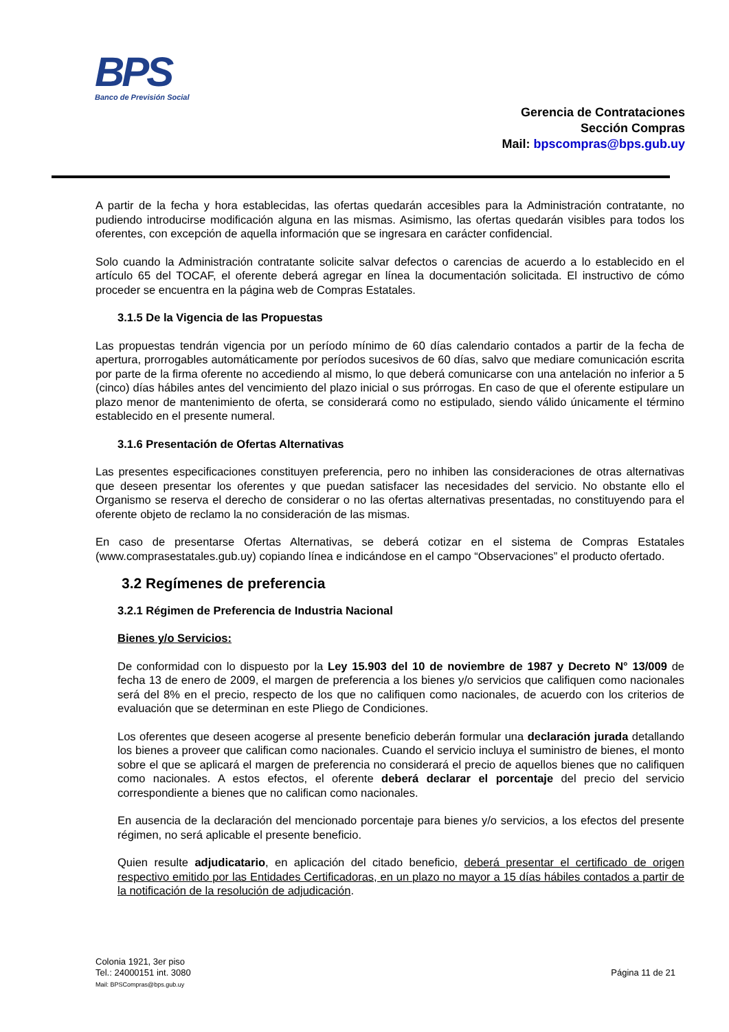BPS
Banco de Previsión Social
Gerencia de Contrataciones
Sección Compras
Mail: bpscompras@bps.gub.uy
A partir de la fecha y hora establecidas, las ofertas quedarán accesibles para la Administración contratante, no pudiendo introducirse modificación alguna en las mismas. Asimismo, las ofertas quedarán visibles para todos los oferentes, con excepción de aquella información que se ingresara en carácter confidencial.
Solo cuando la Administración contratante solicite salvar defectos o carencias de acuerdo a lo establecido en el artículo 65 del TOCAF, el oferente deberá agregar en línea la documentación solicitada. El instructivo de cómo proceder se encuentra en la página web de Compras Estatales.
3.1.5 De la Vigencia de las Propuestas
Las propuestas tendrán vigencia por un período mínimo de 60 días calendario contados a partir de la fecha de apertura, prorrogables automáticamente por períodos sucesivos de 60 días, salvo que mediare comunicación escrita por parte de la firma oferente no accediendo al mismo, lo que deberá comunicarse con una antelación no inferior a 5 (cinco) días hábiles antes del vencimiento del plazo inicial o sus prórrogas. En caso de que el oferente estipulare un plazo menor de mantenimiento de oferta, se considerará como no estipulado, siendo válido únicamente el término establecido en el presente numeral.
3.1.6 Presentación de Ofertas Alternativas
Las presentes especificaciones constituyen preferencia, pero no inhiben las consideraciones de otras alternativas que deseen presentar los oferentes y que puedan satisfacer las necesidades del servicio. No obstante ello el Organismo se reserva el derecho de considerar o no las ofertas alternativas presentadas, no constituyendo para el oferente objeto de reclamo la no consideración de las mismas.
En caso de presentarse Ofertas Alternativas, se deberá cotizar en el sistema de Compras Estatales (www.comprasestatales.gub.uy) copiando línea e indicándose en el campo “Observaciones” el producto ofertado.
3.2 Regímenes de preferencia
3.2.1 Régimen de Preferencia de Industria Nacional
Bienes y/o Servicios:
De conformidad con lo dispuesto por la Ley 15.903 del 10 de noviembre de 1987 y Decreto N° 13/009 de fecha 13 de enero de 2009, el margen de preferencia a los bienes y/o servicios que califiquen como nacionales será del 8% en el precio, respecto de los que no califiquen como nacionales, de acuerdo con los criterios de evaluación que se determinan en este Pliego de Condiciones.
Los oferentes que deseen acogerse al presente beneficio deberán formular una declaración jurada detallando los bienes a proveer que califican como nacionales. Cuando el servicio incluya el suministro de bienes, el monto sobre el que se aplicará el margen de preferencia no considerará el precio de aquellos bienes que no califiquen como nacionales. A estos efectos, el oferente deberá declarar el porcentaje del precio del servicio correspondiente a bienes que no califican como nacionales.
En ausencia de la declaración del mencionado porcentaje para bienes y/o servicios, a los efectos del presente régimen, no será aplicable el presente beneficio.
Quien resulte adjudicatario, en aplicación del citado beneficio, deberá presentar el certificado de origen respectivo emitido por las Entidades Certificadoras, en un plazo no mayor a 15 días hábiles contados a partir de la notificación de la resolución de adjudicación.
Colonia 1921, 3er piso
Tel.: 24000151 int. 3080
Mail: BPSCompras@bps.gub.uy
Página 11 de 21